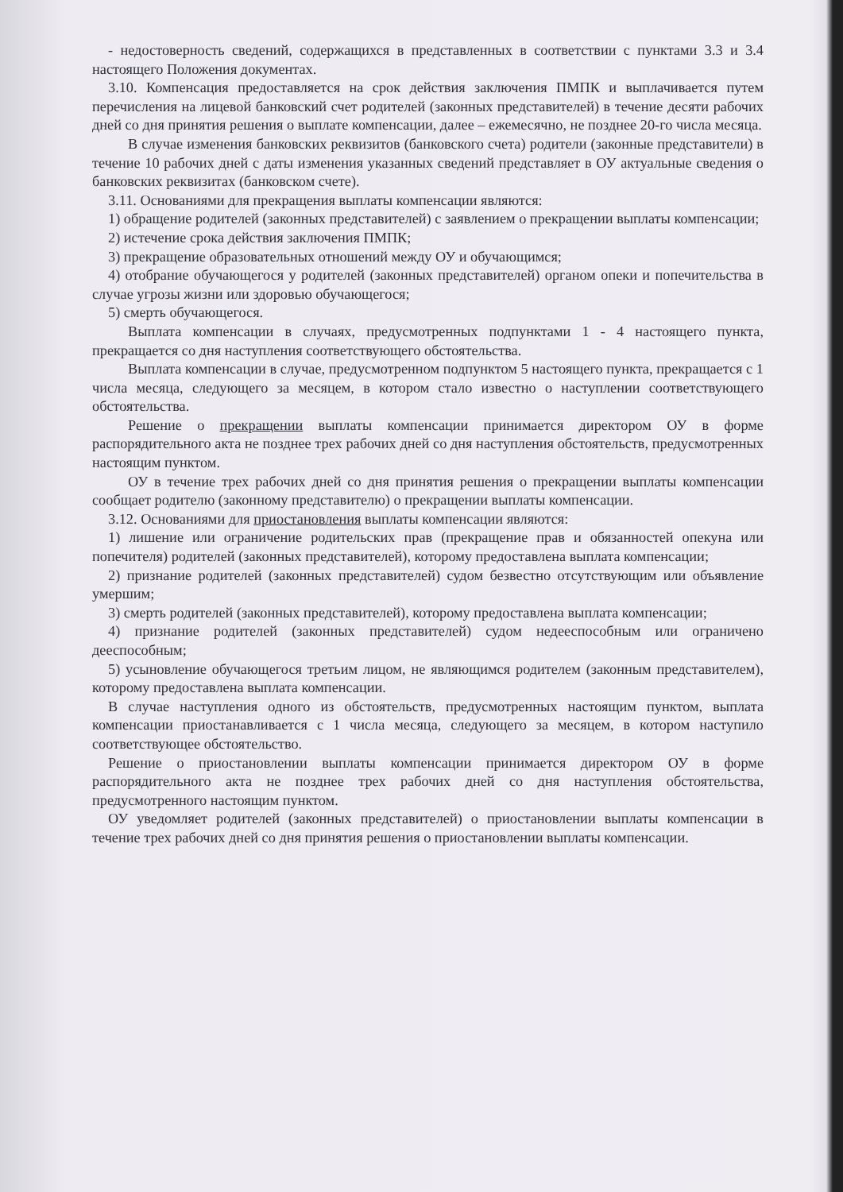- недостоверность сведений, содержащихся в представленных в соответствии с пунктами 3.3 и 3.4 настоящего Положения документах.
3.10. Компенсация предоставляется на срок действия заключения ПМПК и выплачивается путем перечисления на лицевой банковский счет родителей (законных представителей) в течение десяти рабочих дней со дня принятия решения о выплате компенсации, далее – ежемесячно, не позднее 20-го числа месяца.
В случае изменения банковских реквизитов (банковского счета) родители (законные представители) в течение 10 рабочих дней с даты изменения указанных сведений представляет в ОУ актуальные сведения о банковских реквизитах (банковском счете).
3.11. Основаниями для прекращения выплаты компенсации являются:
1) обращение родителей (законных представителей) с заявлением о прекращении выплаты компенсации;
2) истечение срока действия заключения ПМПК;
3) прекращение образовательных отношений между ОУ и обучающимся;
4) отобрание обучающегося у родителей (законных представителей) органом опеки и попечительства в случае угрозы жизни или здоровью обучающегося;
5) смерть обучающегося.
Выплата компенсации в случаях, предусмотренных подпунктами 1 - 4 настоящего пункта, прекращается со дня наступления соответствующего обстоятельства.
Выплата компенсации в случае, предусмотренном подпунктом 5 настоящего пункта, прекращается с 1 числа месяца, следующего за месяцем, в котором стало известно о наступлении соответствующего обстоятельства.
Решение о прекращении выплаты компенсации принимается директором ОУ в форме распорядительного акта не позднее трех рабочих дней со дня наступления обстоятельств, предусмотренных настоящим пунктом.
ОУ в течение трех рабочих дней со дня принятия решения о прекращении выплаты компенсации сообщает родителю (законному представителю) о прекращении выплаты компенсации.
3.12. Основаниями для приостановления выплаты компенсации являются:
1) лишение или ограничение родительских прав (прекращение прав и обязанностей опекуна или попечителя) родителей (законных представителей), которому предоставлена выплата компенсации;
2) признание родителей (законных представителей) судом безвестно отсутствующим или объявление умершим;
3) смерть родителей (законных представителей), которому предоставлена выплата компенсации;
4) признание родителей (законных представителей) судом недееспособным или ограничено дееспособным;
5) усыновление обучающегося третьим лицом, не являющимся родителем (законным представителем), которому предоставлена выплата компенсации.
В случае наступления одного из обстоятельств, предусмотренных настоящим пунктом, выплата компенсации приостанавливается с 1 числа месяца, следующего за месяцем, в котором наступило соответствующее обстоятельство.
Решение о приостановлении выплаты компенсации принимается директором ОУ в форме распорядительного акта не позднее трех рабочих дней со дня наступления обстоятельства, предусмотренного настоящим пунктом.
ОУ уведомляет родителей (законных представителей) о приостановлении выплаты компенсации в течение трех рабочих дней со дня принятия решения о приостановлении выплаты компенсации.